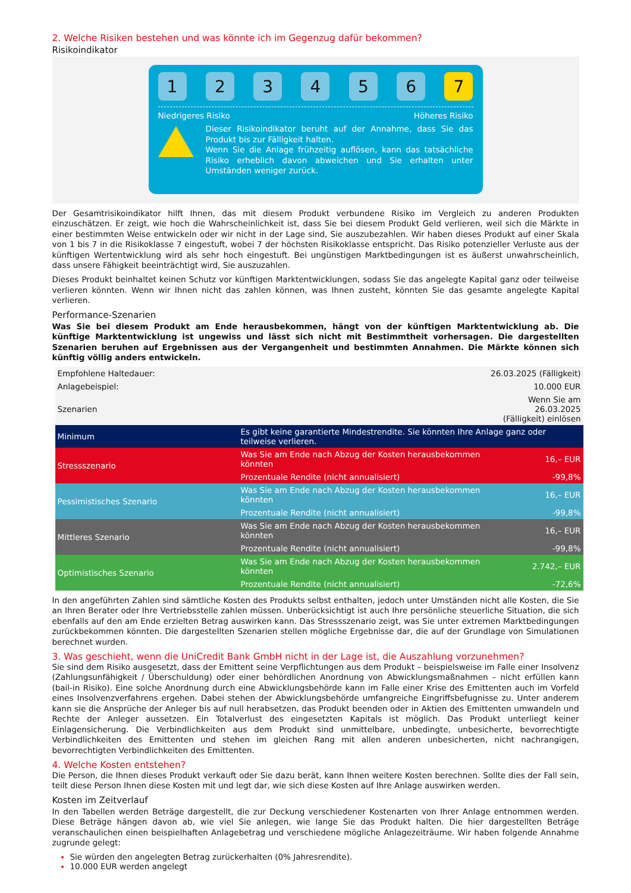2. Welche Risiken bestehen und was könnte ich im Gegenzug dafür bekommen?
Risikoindikator
1 2 3 4 5 6 7
Niedrigeres Risiko Höheres Risiko
Dieser Risikoindikator beruht auf der Annahme, dass Sie das Produkt bis zur Fälligkeit halten.
Wenn Sie die Anlage frühzeitig auflösen, kann das tatsächliche Risiko erheblich davon abweichen und Sie erhalten unter Umständen weniger zurück.
Der Gesamtrisikoindikator hilft Ihnen, das mit diesem Produkt verbundene Risiko im Vergleich zu anderen Produkten einzuschätzen. Er zeigt, wie hoch die Wahrscheinlichkeit ist, dass Sie bei diesem Produkt Geld verlieren, weil sich die Märkte in einer bestimmten Weise entwickeln oder wir nicht in der Lage sind, Sie auszubezahlen. Wir haben dieses Produkt auf einer Skala von 1 bis 7 in die Risikoklasse 7 eingestuft, wobei 7 der höchsten Risikoklasse entspricht. Das Risiko potenzieller Verluste aus der künftigen Wertentwicklung wird als sehr hoch eingestuft. Bei ungünstigen Marktbedingungen ist es äußerst unwahrscheinlich, dass unsere Fähigkeit beeinträchtigt wird, Sie auszuzahlen.
Dieses Produkt beinhaltet keinen Schutz vor künftigen Marktentwicklungen, sodass Sie das angelegte Kapital ganz oder teilweise verlieren könnten. Wenn wir Ihnen nicht das zahlen können, was Ihnen zusteht, könnten Sie das gesamte angelegte Kapital verlieren.
Performance-Szenarien
Was Sie bei diesem Produkt am Ende herausbekommen, hängt von der künftigen Marktentwicklung ab. Die künftige Marktentwicklung ist ungewiss und lässt sich nicht mit Bestimmtheit vorhersagen. Die dargestellten Szenarien beruhen auf Ergebnissen aus der Vergangenheit und bestimmten Annahmen. Die Märkte können sich künftig völlig anders entwickeln.
| Empfohlene Haltedauer: | | 26.03.2025 (Fälligkeit) |
| Anlagebeispiel: | | 10.000 EUR |
| Szenarien | | Wenn Sie am 26.03.2025 (Fälligkeit) einlösen |
| Minimum | Es gibt keine garantierte Mindestrendite. Sie könnten Ihre Anlage ganz oder teilweise verlieren. | |
| Stressszenario | Was Sie am Ende nach Abzug der Kosten herausbekommen könnten | 16,– EUR |
| | Prozentuale Rendite (nicht annualisiert) | -99,8% |
| Pessimistisches Szenario | Was Sie am Ende nach Abzug der Kosten herausbekommen könnten | 16,– EUR |
| | Prozentuale Rendite (nicht annualisiert) | -99,8% |
| Mittleres Szenario | Was Sie am Ende nach Abzug der Kosten herausbekommen könnten | 16,– EUR |
| | Prozentuale Rendite (nicht annualisiert) | -99,8% |
| Optimistisches Szenario | Was Sie am Ende nach Abzug der Kosten herausbekommen könnten | 2.742,– EUR |
| | Prozentuale Rendite (nicht annualisiert) | -72,6% |
In den angeführten Zahlen sind sämtliche Kosten des Produkts selbst enthalten, jedoch unter Umständen nicht alle Kosten, die Sie an Ihren Berater oder Ihre Vertriebsstelle zahlen müssen. Unberücksichtigt ist auch Ihre persönliche steuerliche Situation, die sich ebenfalls auf den am Ende erzielten Betrag auswirken kann. Das Stressszenario zeigt, was Sie unter extremen Marktbedingungen zurückbekommen könnten. Die dargestellten Szenarien stellen mögliche Ergebnisse dar, die auf der Grundlage von Simulationen berechnet wurden.
3. Was geschieht, wenn die UniCredit Bank GmbH nicht in der Lage ist, die Auszahlung vorzunehmen?
Sie sind dem Risiko ausgesetzt, dass der Emittent seine Verpflichtungen aus dem Produkt – beispielsweise im Falle einer Insolvenz (Zahlungsunfähigkeit / Überschuldung) oder einer behördlichen Anordnung von Abwicklungsmaßnahmen – nicht erfüllen kann (bail-in Risiko). Eine solche Anordnung durch eine Abwicklungsbehörde kann im Falle einer Krise des Emittenten auch im Vorfeld eines Insolvenzverfahrens ergehen. Dabei stehen der Abwicklungsbehörde umfangreiche Eingriffsbefugnisse zu. Unter anderem kann sie die Ansprüche der Anleger bis auf null herabsetzen, das Produkt beenden oder in Aktien des Emittenten umwandeln und Rechte der Anleger aussetzen. Ein Totalverlust des eingesetzten Kapitals ist möglich. Das Produkt unterliegt keiner Einlagensicherung. Die Verbindlichkeiten aus dem Produkt sind unmittelbare, unbedingte, unbesicherte, bevorrechtigte Verbindlichkeiten des Emittenten und stehen im gleichen Rang mit allen anderen unbesicherten, nicht nachrangigen, bevorrechtigten Verbindlichkeiten des Emittenten.
4. Welche Kosten entstehen?
Die Person, die Ihnen dieses Produkt verkauft oder Sie dazu berät, kann Ihnen weitere Kosten berechnen. Sollte dies der Fall sein, teilt diese Person Ihnen diese Kosten mit und legt dar, wie sich diese Kosten auf Ihre Anlage auswirken werden.
Kosten im Zeitverlauf
In den Tabellen werden Beträge dargestellt, die zur Deckung verschiedener Kostenarten von Ihrer Anlage entnommen werden. Diese Beträge hängen davon ab, wie viel Sie anlegen, wie lange Sie das Produkt halten. Die hier dargestellten Beträge veranschaulichen einen beispielhaften Anlagebetrag und verschiedene mögliche Anlagezeiträume. Wir haben folgende Annahme zugrunde gelegt:
Sie würden den angelegten Betrag zurückerhalten (0% Jahresrendite).
10.000 EUR werden angelegt